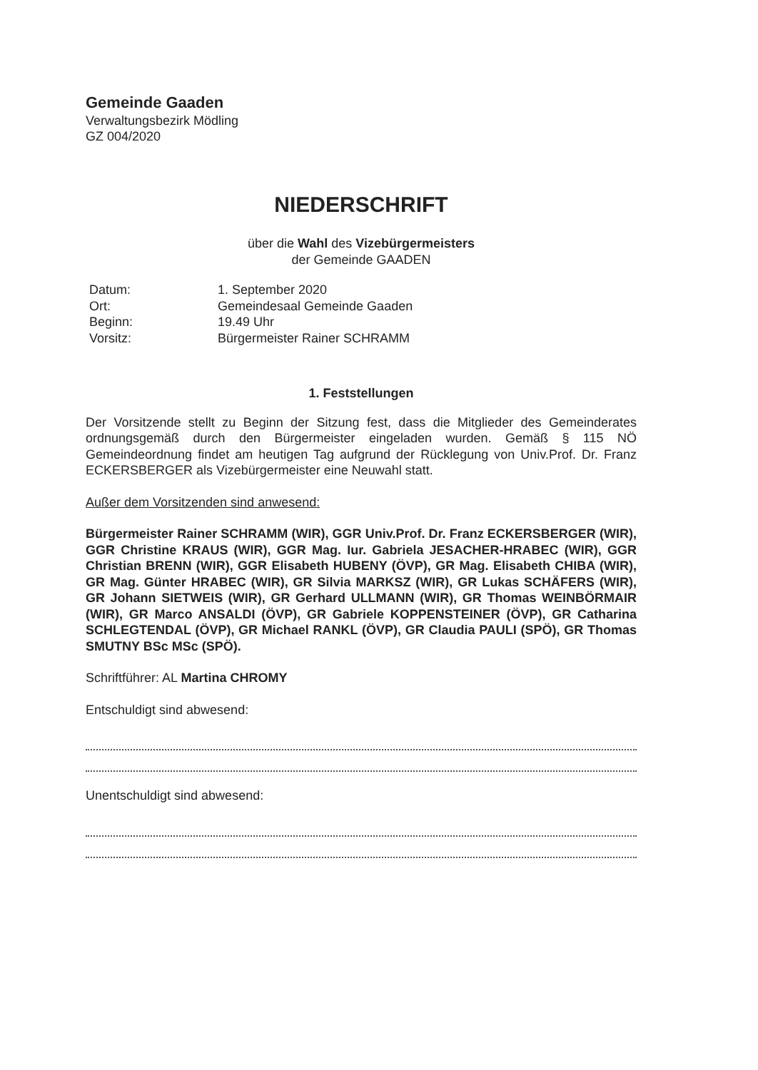Gemeinde Gaaden
Verwaltungsbezirk Mödling
GZ 004/2020
NIEDERSCHRIFT
über die Wahl des Vizebürgermeisters
der Gemeinde GAADEN
Datum:
1. September 2020
Ort:
Gemeindesaal Gemeinde Gaaden
Beginn:
19.49 Uhr
Vorsitz:
Bürgermeister Rainer SCHRAMM
1. Feststellungen
Der Vorsitzende stellt zu Beginn der Sitzung fest, dass die Mitglieder des Gemeinderates ordnungsgemäß durch den Bürgermeister eingeladen wurden. Gemäß § 115 NÖ Gemeindeordnung findet am heutigen Tag aufgrund der Rücklegung von Univ.Prof. Dr. Franz ECKERSBERGER als Vizebürgermeister eine Neuwahl statt.
Außer dem Vorsitzenden sind anwesend:
Bürgermeister Rainer SCHRAMM (WIR), GGR Univ.Prof. Dr. Franz ECKERSBERGER (WIR), GGR Christine KRAUS (WIR), GGR Mag. Iur. Gabriela JESACHER-HRABEC (WIR), GGR Christian BRENN (WIR), GGR Elisabeth HUBENY (ÖVP), GR Mag. Elisabeth CHIBA (WIR), GR Mag. Günter HRABEC (WIR), GR Silvia MARKSZ (WIR), GR Lukas SCHÄFERS (WIR), GR Johann SIETWEIS (WIR), GR Gerhard ULLMANN (WIR), GR Thomas WEINBÖRMAIR (WIR), GR Marco ANSALDI (ÖVP), GR Gabriele KOPPENSTEINER (ÖVP), GR Catharina SCHLEGTENDAL (ÖVP), GR Michael RANKL (ÖVP), GR Claudia PAULI (SPÖ), GR Thomas SMUTNY BSc MSc (SPÖ).
Schriftführer: AL Martina CHROMY
Entschuldigt sind abwesend:
Unentschuldigt sind abwesend: